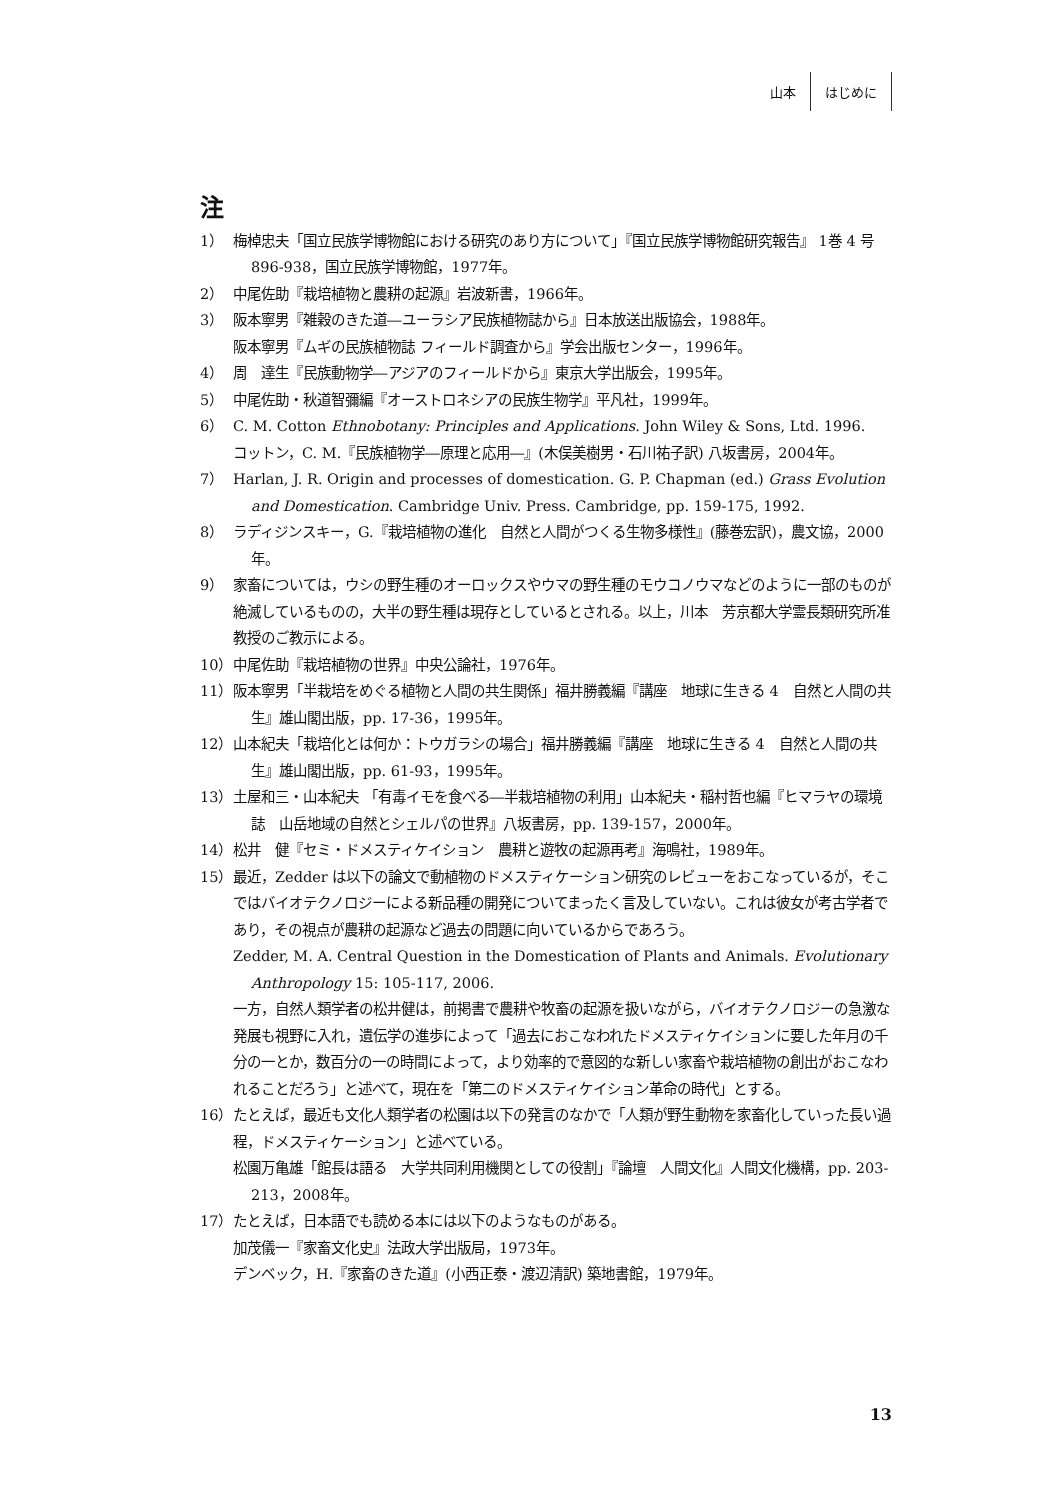山本 はじめに
注
1） 梅棹忠夫「国立民族学博物館における研究のあり方について」『国立民族学博物館研究報告』 1巻 4 号896-938，国立民族学博物館，1977年。
2） 中尾佐助『栽培植物と農耕の起源』岩波新書，1966年。
3） 阪本寧男『雑穀のきた道―ユーラシア民族植物誌から』日本放送出版協会，1988年。
阪本寧男『ムギの民族植物誌 フィールド調査から』学会出版センター，1996年。
4） 周　達生『民族動物学―アジアのフィールドから』東京大学出版会，1995年。
5） 中尾佐助・秋道智彌編『オーストロネシアの民族生物学』平凡社，1999年。
6） C. M. Cotton Ethnobotany: Principles and Applications. John Wiley & Sons, Ltd. 1996.
コットン，C. M.『民族植物学―原理と応用―』(木俣美樹男・石川祐子訳) 八坂書房，2004年。
7） Harlan, J. R. Origin and processes of domestication. G. P. Chapman (ed.) Grass Evolution and Domestication. Cambridge Univ. Press. Cambridge, pp. 159-175, 1992.
8） ラディジンスキー，G.『栽培植物の進化　自然と人間がつくる生物多様性』(藤巻宏訳)，農文協，2000年。
9） 家畜については，ウシの野生種のオーロックスやウマの野生種のモウコノウマなどのように一部のものが絶滅しているものの，大半の野生種は現存としているとされる。以上，川本　芳京都大学霊長類研究所准教授のご教示による。
10） 中尾佐助『栽培植物の世界』中央公論社，1976年。
11） 阪本寧男「半栽培をめぐる植物と人間の共生関係」福井勝義編『講座　地球に生きる 4　自然と人間の共生』雄山閣出版，pp. 17-36，1995年。
12） 山本紀夫「栽培化とは何か：トウガラシの場合」福井勝義編『講座　地球に生きる 4　自然と人間の共生』雄山閣出版，pp. 61-93，1995年。
13） 土屋和三・山本紀夫 「有毒イモを食べる―半栽培植物の利用」山本紀夫・稲村哲也編『ヒマラヤの環境誌　山岳地域の自然とシェルパの世界』八坂書房，pp. 139-157，2000年。
14） 松井　健『セミ・ドメスティケイション　農耕と遊牧の起源再考』海鳴社，1989年。
15） 最近，Zedder は以下の論文で動植物のドメスティケーション研究のレビューをおこなっているが，そこではバイオテクノロジーによる新品種の開発についてまったく言及していない。これは彼女が考古学者であり，その視点が農耕の起源など過去の問題に向いているからであろう。
Zedder, M. A. Central Question in the Domestication of Plants and Animals. Evolutionary Anthropology 15: 105-117, 2006.
一方，自然人類学者の松井健は，前掲書で農耕や牧畜の起源を扱いながら，バイオテクノロジーの急激な発展も視野に入れ，遺伝学の進歩によって「過去におこなわれたドメスティケイションに要した年月の千分の一とか，数百分の一の時間によって，より効率的で意図的な新しい家畜や栽培植物の創出がおこなわれることだろう」と述べて，現在を「第二のドメスティケイション革命の時代」とする。
16） たとえば，最近も文化人類学者の松園は以下の発言のなかで「人類が野生動物を家畜化していった長い過程，ドメスティケーション」と述べている。
松園万亀雄「館長は語る　大学共同利用機関としての役割」『論壇　人間文化』人間文化機構，pp. 203-213，2008年。
17） たとえば，日本語でも読める本には以下のようなものがある。
加茂儀一『家畜文化史』法政大学出版局，1973年。
デンベック，H.『家畜のきた道』(小西正泰・渡辺清訳) 築地書館，1979年。
13